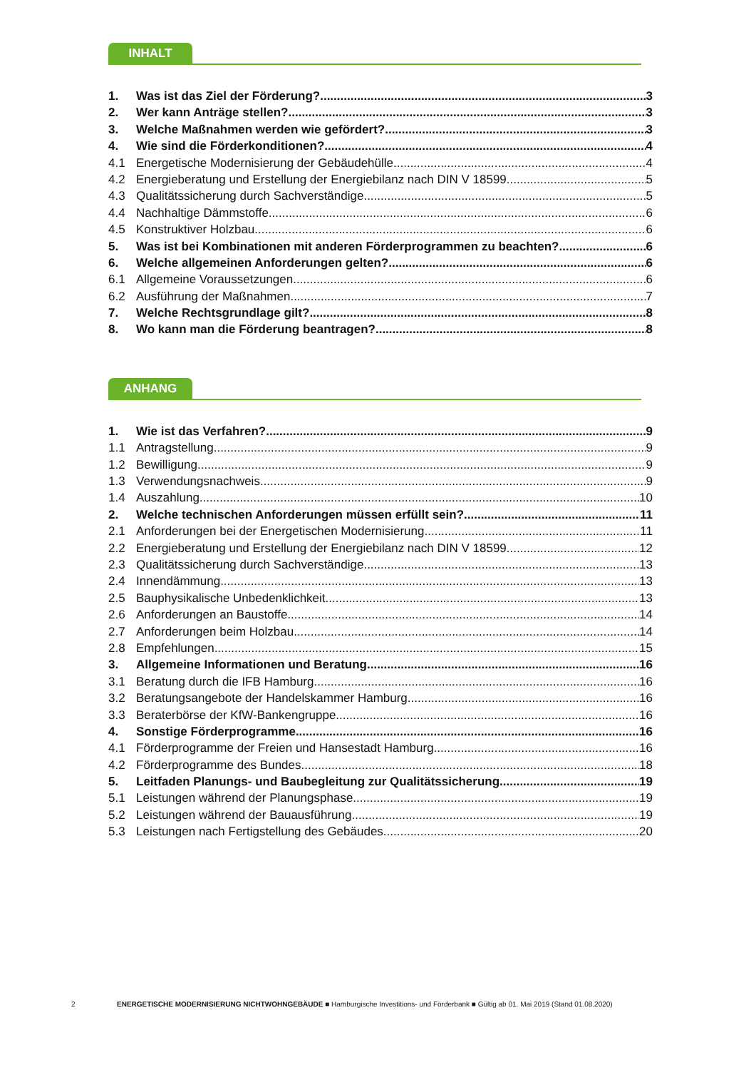INHALT
1. Was ist das Ziel der Förderung? 3
2. Wer kann Anträge stellen? 3
3. Welche Maßnahmen werden wie gefördert? 3
4. Wie sind die Förderkonditionen? 4
4.1 Energetische Modernisierung der Gebäudehülle 4
4.2 Energieberatung und Erstellung der Energiebilanz nach DIN V 18599 5
4.3 Qualitätssicherung durch Sachverständige 5
4.4 Nachhaltige Dämmstoffe 6
4.5 Konstruktiver Holzbau 6
5. Was ist bei Kombinationen mit anderen Förderprogrammen zu beachten? 6
6. Welche allgemeinen Anforderungen gelten? 6
6.1 Allgemeine Voraussetzungen 6
6.2 Ausführung der Maßnahmen 7
7. Welche Rechtsgrundlage gilt? 8
8. Wo kann man die Förderung beantragen? 8
ANHANG
1. Wie ist das Verfahren? 9
1.1 Antragstellung 9
1.2 Bewilligung 9
1.3 Verwendungsnachweis 9
1.4 Auszahlung 10
2. Welche technischen Anforderungen müssen erfüllt sein? 11
2.1 Anforderungen bei der Energetischen Modernisierung 11
2.2 Energieberatung und Erstellung der Energiebilanz nach DIN V 18599 12
2.3 Qualitätssicherung durch Sachverständige 13
2.4 Innendämmung 13
2.5 Bauphysikalische Unbedenklichkeit 13
2.6 Anforderungen an Baustoffe 14
2.7 Anforderungen beim Holzbau 14
2.8 Empfehlungen 15
3. Allgemeine Informationen und Beratung 16
3.1 Beratung durch die IFB Hamburg 16
3.2 Beratungsangebote der Handelskammer Hamburg 16
3.3 Beraterbörse der KfW-Bankengruppe 16
4. Sonstige Förderprogramme 16
4.1 Förderprogramme der Freien und Hansestadt Hamburg 16
4.2 Förderprogramme des Bundes 18
5. Leitfaden Planungs- und Baubegleitung zur Qualitätssicherung 19
5.1 Leistungen während der Planungsphase 19
5.2 Leistungen während der Bauausführung 19
5.3 Leistungen nach Fertigstellung des Gebäudes 20
2 ENERGETISCHE MODERNISIERUNG NICHTWOHNGEBÄUDE ■ Hamburgische Investitions- und Förderbank ■ Gültig ab 01. Mai 2019 (Stand 01.08.2020)